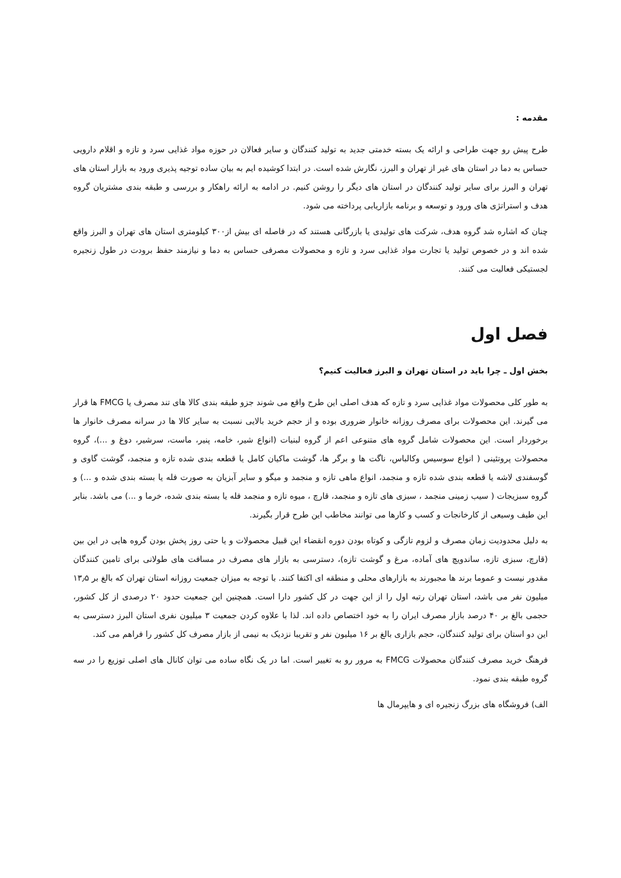مقدمه :
طرح پیش رو جهت طراحی و ارائه یک بسته خدمتی جدید به تولید کنندگان و سایر فعالان در حوزه مواد غذایی سرد و تازه و اقلام دارویی حساس به دما در استان های غیر از تهران و البرز، نگارش شده است. در ابتدا کوشیده ایم به بیان ساده توجیه پذیری ورود به بازار استان های تهران و البرز برای سایر تولید کنندگان در استان های دیگر را روشن کنیم. در ادامه به ارائه راهکار و بررسی و طبقه بندی مشتریان گروه هدف و استراتژی های ورود و توسعه و برنامه بازاریابی پرداخته می شود.
چنان که اشاره شد گروه هدف، شرکت های تولیدی یا بازرگانی هستند که در فاصله ای بیش از۳۰۰ کیلومتری استان های تهران و البرز واقع شده اند و در خصوص تولید یا تجارت مواد غذایی سرد و تازه و محصولات مصرفی حساس به دما و نیازمند حفظ برودت در طول زنجیره لجستیکی فعالیت می کنند.
فصل اول
بخش اول ـ چرا باید در استان تهران و البرز فعالیت کنیم؟
به طور کلی محصولات مواد غذایی سرد و تازه که هدف اصلی این طرح واقع می شوند جزو طبقه بندی کالا های تند مصرف یا FMCG ها قرار می گیرند. این محصولات برای مصرف روزانه خانوار ضروری بوده و از حجم خرید بالایی نسبت به سایر کالا ها در سرانه مصرف خانوار ها برخوردار است. این محصولات شامل گروه های متنوعی اعم از گروه لبنیات (انواع شیر، خامه، پنیر، ماست، سرشیر، دوغ و ...)، گروه محصولات پروتئینی ( انواع سوسیس وکالباس، ناگت ها و برگر ها، گوشت ماکیان کامل یا قطعه بندی شده تازه و منجمد، گوشت گاوی و گوسفندی لاشه یا قطعه بندی شده تازه و منجمد، انواع ماهی تازه و منجمد و میگو و سایر آبزیان به صورت فله یا بسته بندی شده و ...) و گروه سبزیجات ( سیب زمینی منجمد ، سبزی های تازه و منجمد، قارچ ، میوه تازه و منجمد فله یا بسته بندی شده، خرما و ...) می باشد. بنابر این طیف وسیعی از کارخانجات و کسب و کارها می توانند مخاطب این طرح قرار بگیرند.
به دلیل محدودیت زمان مصرف و لزوم تازگی و کوتاه بودن دوره انقضاء این قبیل محصولات و یا حتی روز پخش بودن گروه هایی در این بین (قارچ، سبزی تازه، ساندویچ های آماده، مرغ و گوشت تازه)، دسترسی به بازار های مصرف در مسافت های طولانی برای تامین کنندگان مقدور نیست و عموما برند ها مجبورند به بازارهای محلی و منطقه ای اکتفا کنند. با توجه به میزان جمعیت روزانه استان تهران که بالغ بر ۱۳٫۵ میلیون نفر می باشد، استان تهران رتبه اول را از این جهت در کل کشور دارا است. همچنین این جمعیت حدود ۲۰ درصدی از کل کشور، حجمی بالغ بر ۴۰ درصد بازار مصرف ایران را به خود اختصاص داده اند. لذا با علاوه کردن جمعیت ۳ میلیون نفری استان البرز دسترسی به این دو استان برای تولید کنندگان، حجم بازاری بالغ بر ۱۶ میلیون نفر و تقریبا نزدیک به نیمی از بازار مصرف کل کشور را فراهم می کند.
فرهنگ خرید مصرف کنندگان محصولات FMCG به مرور رو به تغییر است. اما در یک نگاه ساده می توان کانال های اصلی توزیع را در سه گروه طبقه بندی نمود.
الف) فروشگاه های بزرگ زنجیره ای و هایپرمال ها